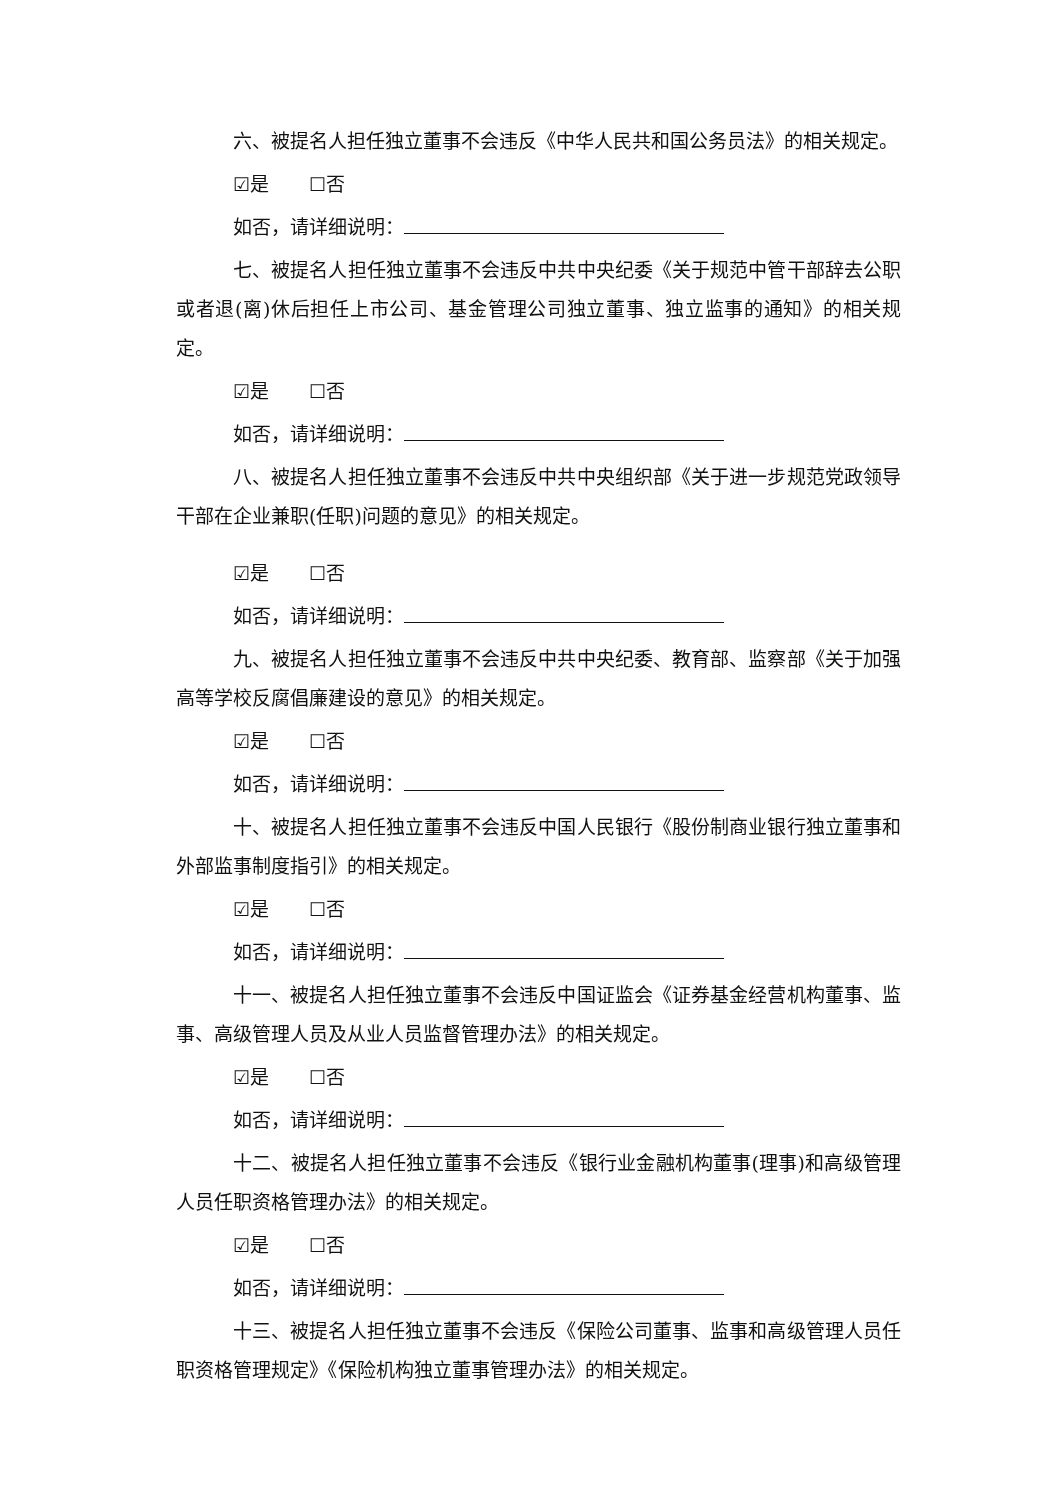六、被提名人担任独立董事不会违反《中华人民共和国公务员法》的相关规定。
☑是 ☐否
如否，请详细说明：
七、被提名人担任独立董事不会违反中共中央纪委《关于规范中管干部辞去公职或者退(离)休后担任上市公司、基金管理公司独立董事、独立监事的通知》的相关规定。
☑是 ☐否
如否，请详细说明：
八、被提名人担任独立董事不会违反中共中央组织部《关于进一步规范党政领导干部在企业兼职(任职)问题的意见》的相关规定。
☑是 ☐否
如否，请详细说明：
九、被提名人担任独立董事不会违反中共中央纪委、教育部、监察部《关于加强高等学校反腐倡廉建设的意见》的相关规定。
☑是 ☐否
如否，请详细说明：
十、被提名人担任独立董事不会违反中国人民银行《股份制商业银行独立董事和外部监事制度指引》的相关规定。
☑是 ☐否
如否，请详细说明：
十一、被提名人担任独立董事不会违反中国证监会《证券基金经营机构董事、监事、高级管理人员及从业人员监督管理办法》的相关规定。
☑是 ☐否
如否，请详细说明：
十二、被提名人担任独立董事不会违反《银行业金融机构董事(理事)和高级管理人员任职资格管理办法》的相关规定。
☑是 ☐否
如否，请详细说明：
十三、被提名人担任独立董事不会违反《保险公司董事、监事和高级管理人员任职资格管理规定》《保险机构独立董事管理办法》的相关规定。